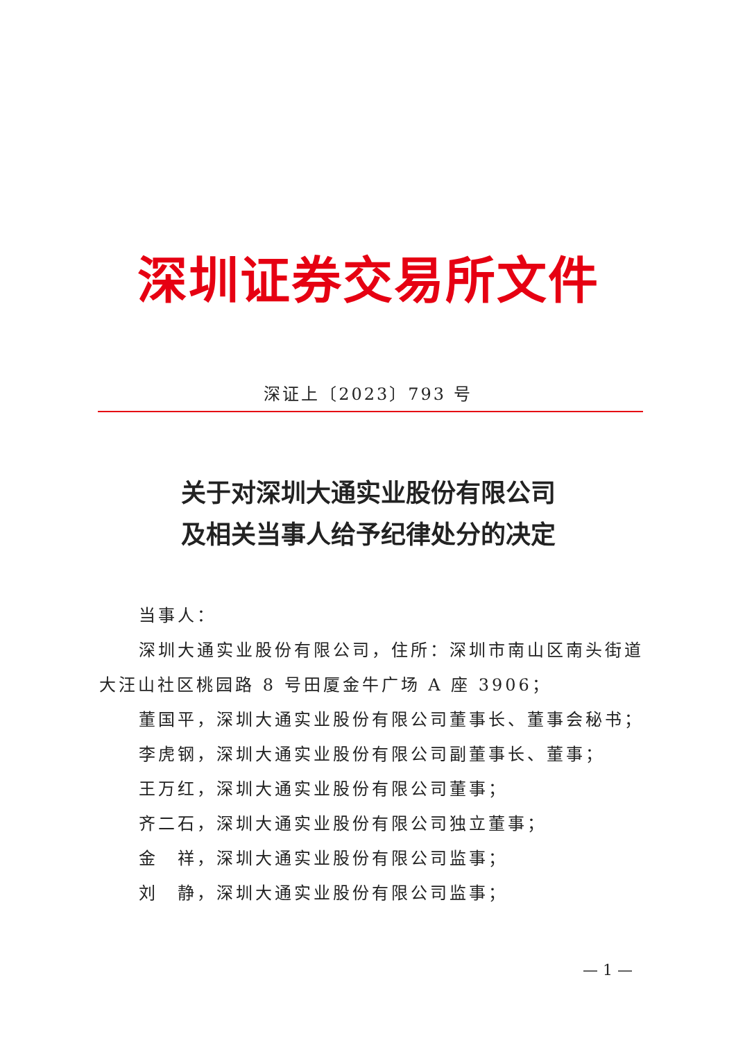深圳证券交易所文件
深证上〔2023〕793 号
关于对深圳大通实业股份有限公司
及相关当事人给予纪律处分的决定
当事人：
深圳大通实业股份有限公司，住所：深圳市南山区南头街道大汪山社区桃园路 8 号田厦金牛广场 A 座 3906；
董国平，深圳大通实业股份有限公司董事长、董事会秘书；
李虎钢，深圳大通实业股份有限公司副董事长、董事；
王万红，深圳大通实业股份有限公司董事；
齐二石，深圳大通实业股份有限公司独立董事；
金　祥，深圳大通实业股份有限公司监事；
刘　静，深圳大通实业股份有限公司监事；
— 1 —